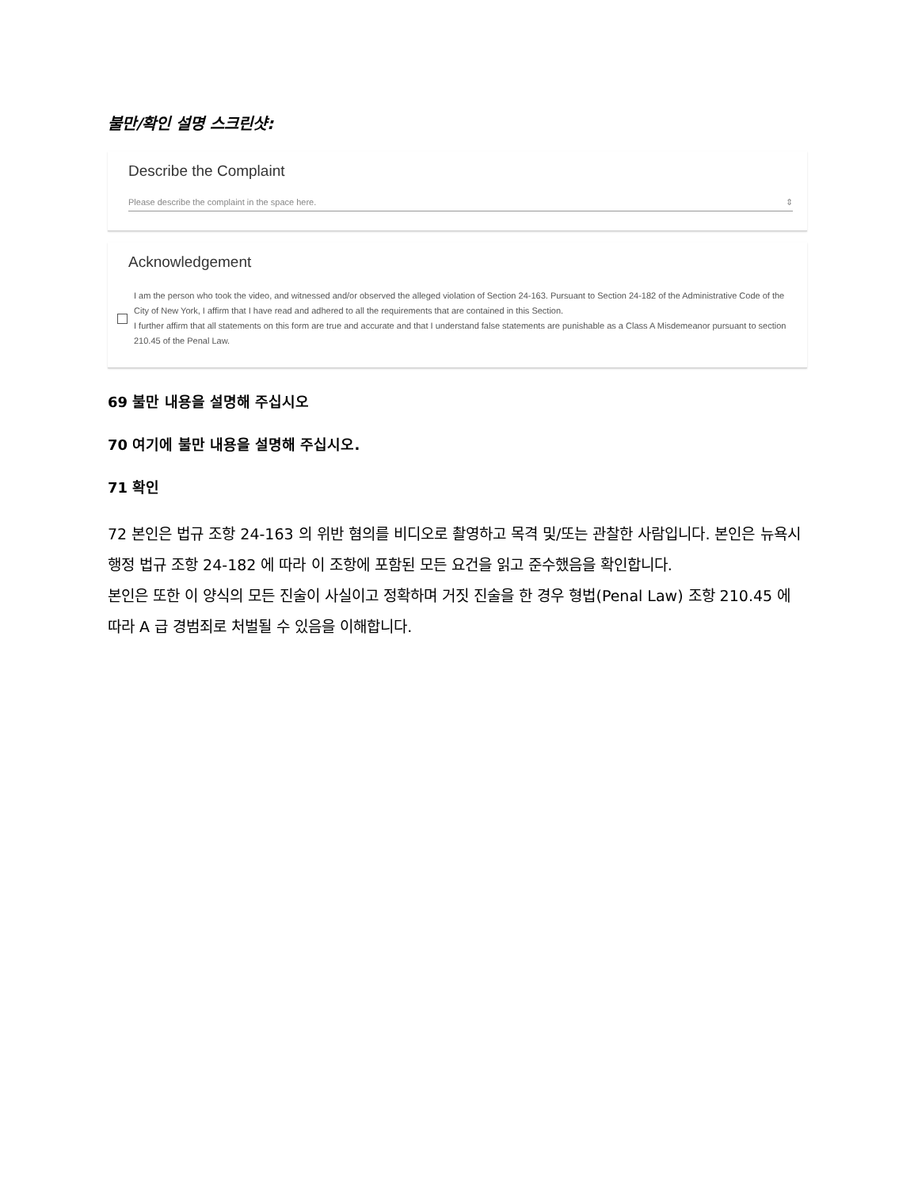불만/확인 설명 스크린샷:
Describe the Complaint
Please describe the complaint in the space here. ⇕
Acknowledgement
I am the person who took the video, and witnessed and/or observed the alleged violation of Section 24-163. Pursuant to Section 24-182 of the Administrative Code of the City of New York, I affirm that I have read and adhered to all the requirements that are contained in this Section.
I further affirm that all statements on this form are true and accurate and that I understand false statements are punishable as a Class A Misdemeanor pursuant to section 210.45 of the Penal Law.
69 불만 내용을 설명해 주십시오
70 여기에 불만 내용을 설명해 주십시오.
71 확인
72 본인은 법규 조항 24-163 의 위반 혐의를 비디오로 촬영하고 목격 및/또는 관찰한 사람입니다. 본인은 뉴욕시 행정 법규 조항 24-182 에 따라 이 조항에 포함된 모든 요건을 읽고 준수했음을 확인합니다.
본인은 또한 이 양식의 모든 진술이 사실이고 정확하며 거짓 진술을 한 경우 형법(Penal Law) 조항 210.45 에 따라 A 급 경범죄로 처벌될 수 있음을 이해합니다.